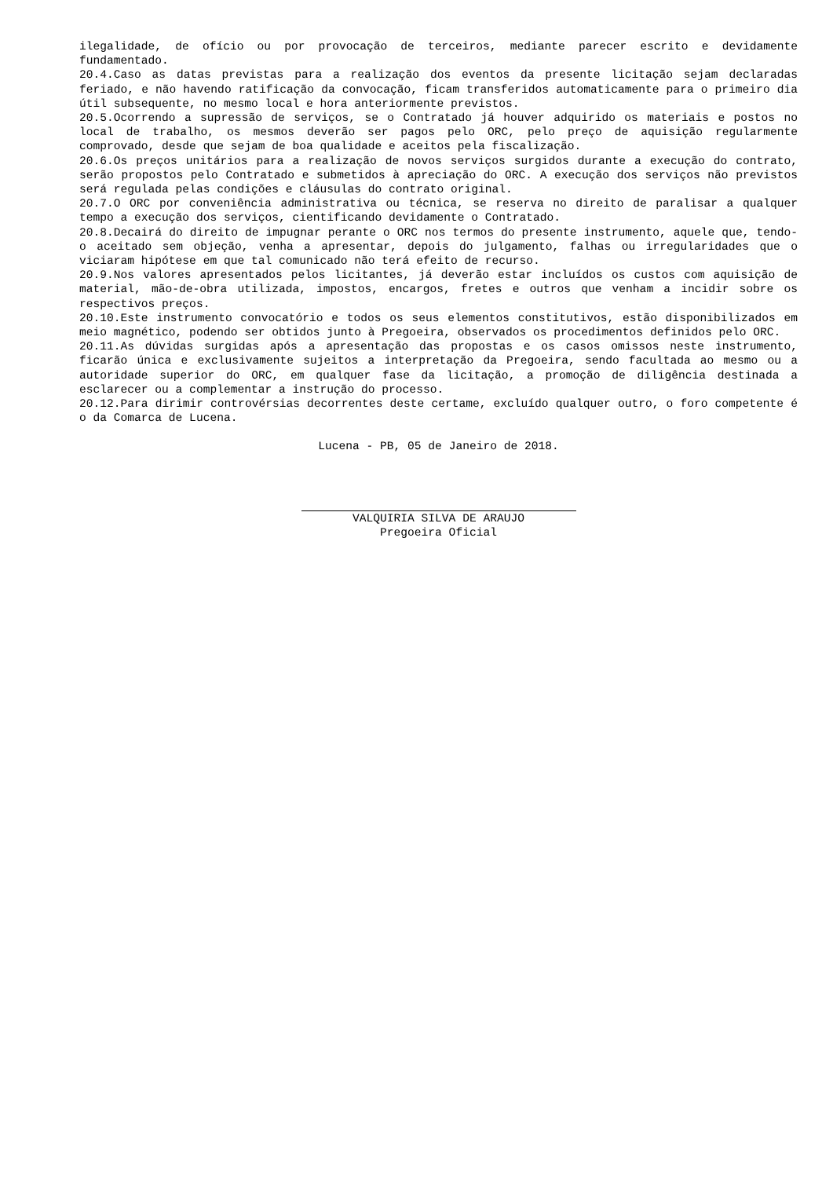ilegalidade, de ofício ou por provocação de terceiros, mediante parecer escrito e devidamente fundamentado.
20.4.Caso as datas previstas para a realização dos eventos da presente licitação sejam declaradas feriado, e não havendo ratificação da convocação, ficam transferidos automaticamente para o primeiro dia útil subsequente, no mesmo local e hora anteriormente previstos.
20.5.Ocorrendo a supressão de serviços, se o Contratado já houver adquirido os materiais e postos no local de trabalho, os mesmos deverão ser pagos pelo ORC, pelo preço de aquisição regularmente comprovado, desde que sejam de boa qualidade e aceitos pela fiscalização.
20.6.Os preços unitários para a realização de novos serviços surgidos durante a execução do contrato, serão propostos pelo Contratado e submetidos à apreciação do ORC. A execução dos serviços não previstos será regulada pelas condições e cláusulas do contrato original.
20.7.O ORC por conveniência administrativa ou técnica, se reserva no direito de paralisar a qualquer tempo a execução dos serviços, cientificando devidamente o Contratado.
20.8.Decairá do direito de impugnar perante o ORC nos termos do presente instrumento, aquele que, tendo-o aceitado sem objeção, venha a apresentar, depois do julgamento, falhas ou irregularidades que o viciaram hipótese em que tal comunicado não terá efeito de recurso.
20.9.Nos valores apresentados pelos licitantes, já deverão estar incluídos os custos com aquisição de material, mão-de-obra utilizada, impostos, encargos, fretes e outros que venham a incidir sobre os respectivos preços.
20.10.Este instrumento convocatório e todos os seus elementos constitutivos, estão disponibilizados em meio magnético, podendo ser obtidos junto à Pregoeira, observados os procedimentos definidos pelo ORC.
20.11.As dúvidas surgidas após a apresentação das propostas e os casos omissos neste instrumento, ficarão única e exclusivamente sujeitos a interpretação da Pregoeira, sendo facultada ao mesmo ou a autoridade superior do ORC, em qualquer fase da licitação, a promoção de diligência destinada a esclarecer ou a complementar a instrução do processo.
20.12.Para dirimir controvérsias decorrentes deste certame, excluído qualquer outro, o foro competente é o da Comarca de Lucena.
Lucena - PB, 05 de Janeiro de 2018.
VALQUIRIA SILVA DE ARAUJO
Pregoeira Oficial